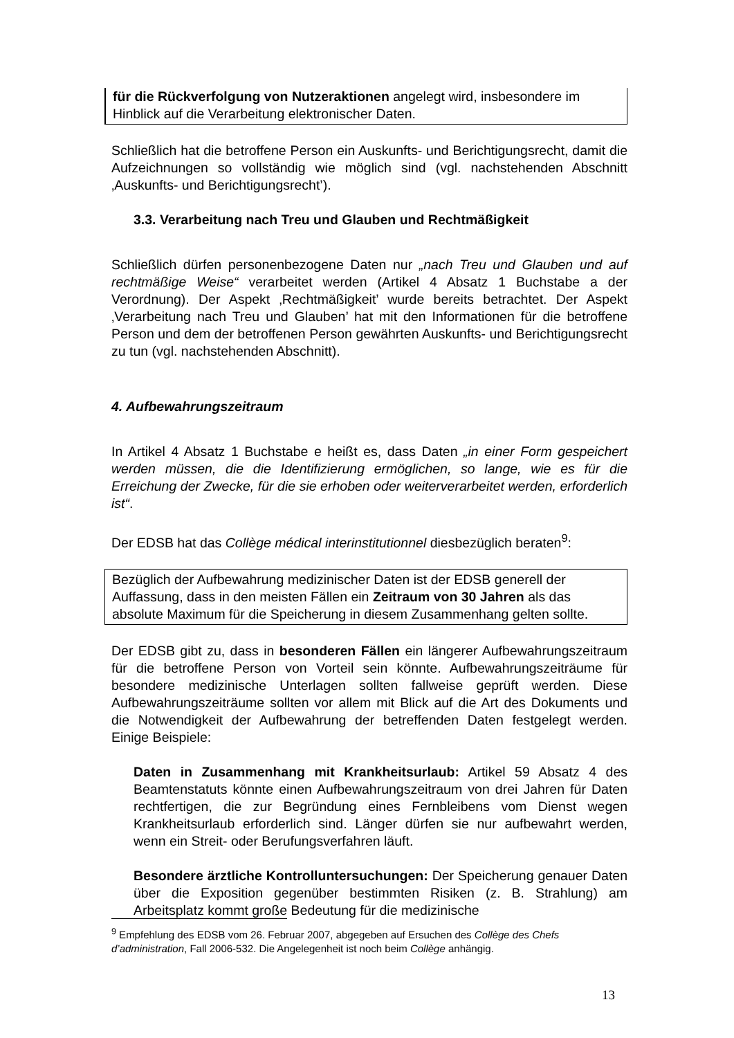für die Rückverfolgung von Nutzeraktionen angelegt wird, insbesondere im Hinblick auf die Verarbeitung elektronischer Daten.
Schließlich hat die betroffene Person ein Auskunfts- und Berichtigungsrecht, damit die Aufzeichnungen so vollständig wie möglich sind (vgl. nachstehenden Abschnitt ‚Auskunfts- und Berichtigungsrecht’).
3.3. Verarbeitung nach Treu und Glauben und Rechtmäßigkeit
Schließlich dürfen personenbezogene Daten nur „nach Treu und Glauben und auf rechtmäßige Weise“ verarbeitet werden (Artikel 4 Absatz 1 Buchstabe a der Verordnung). Der Aspekt ‚Rechtmäßigkeit’ wurde bereits betrachtet. Der Aspekt ‚Verarbeitung nach Treu und Glauben’ hat mit den Informationen für die betroffene Person und dem der betroffenen Person gewährten Auskunfts- und Berichtigungsrecht zu tun (vgl. nachstehenden Abschnitt).
4. Aufbewahrungszeitraum
In Artikel 4 Absatz 1 Buchstabe e heißt es, dass Daten „in einer Form gespeichert werden müssen, die die Identifizierung ermöglichen, so lange, wie es für die Erreichung der Zwecke, für die sie erhoben oder weiterverarbeitet werden, erforderlich ist“.
Der EDSB hat das Collège médical interinstitutionnel diesbezüglich beraten<sup>9</sup>:
Bezüglich der Aufbewahrung medizinischer Daten ist der EDSB generell der Auffassung, dass in den meisten Fällen ein Zeitraum von 30 Jahren als das absolute Maximum für die Speicherung in diesem Zusammenhang gelten sollte.
Der EDSB gibt zu, dass in besonderen Fällen ein längerer Aufbewahrungszeitraum für die betroffene Person von Vorteil sein könnte. Aufbewahrungszeiträume für besondere medizinische Unterlagen sollten fallweise geprüft werden. Diese Aufbewahrungszeiträume sollten vor allem mit Blick auf die Art des Dokuments und die Notwendigkeit der Aufbewahrung der betreffenden Daten festgelegt werden. Einige Beispiele:
Daten in Zusammenhang mit Krankheitsurlaub: Artikel 59 Absatz 4 des Beamtenstatuts könnte einen Aufbewahrungszeitraum von drei Jahren für Daten rechtfertigen, die zur Begründung eines Fernbleibens vom Dienst wegen Krankheitsurlaub erforderlich sind. Länger dürfen sie nur aufbewahrt werden, wenn ein Streit- oder Berufungsverfahren läuft.
Besondere ärztliche Kontrolluntersuchungen: Der Speicherung genauer Daten über die Exposition gegenüber bestimmten Risiken (z. B. Strahlung) am Arbeitsplatz kommt große Bedeutung für die medizinische
<sup>9</sup> Empfehlung des EDSB vom 26. Februar 2007, abgegeben auf Ersuchen des Collège des Chefs d’administration, Fall 2006-532. Die Angelegenheit ist noch beim Collège anhängig.
13